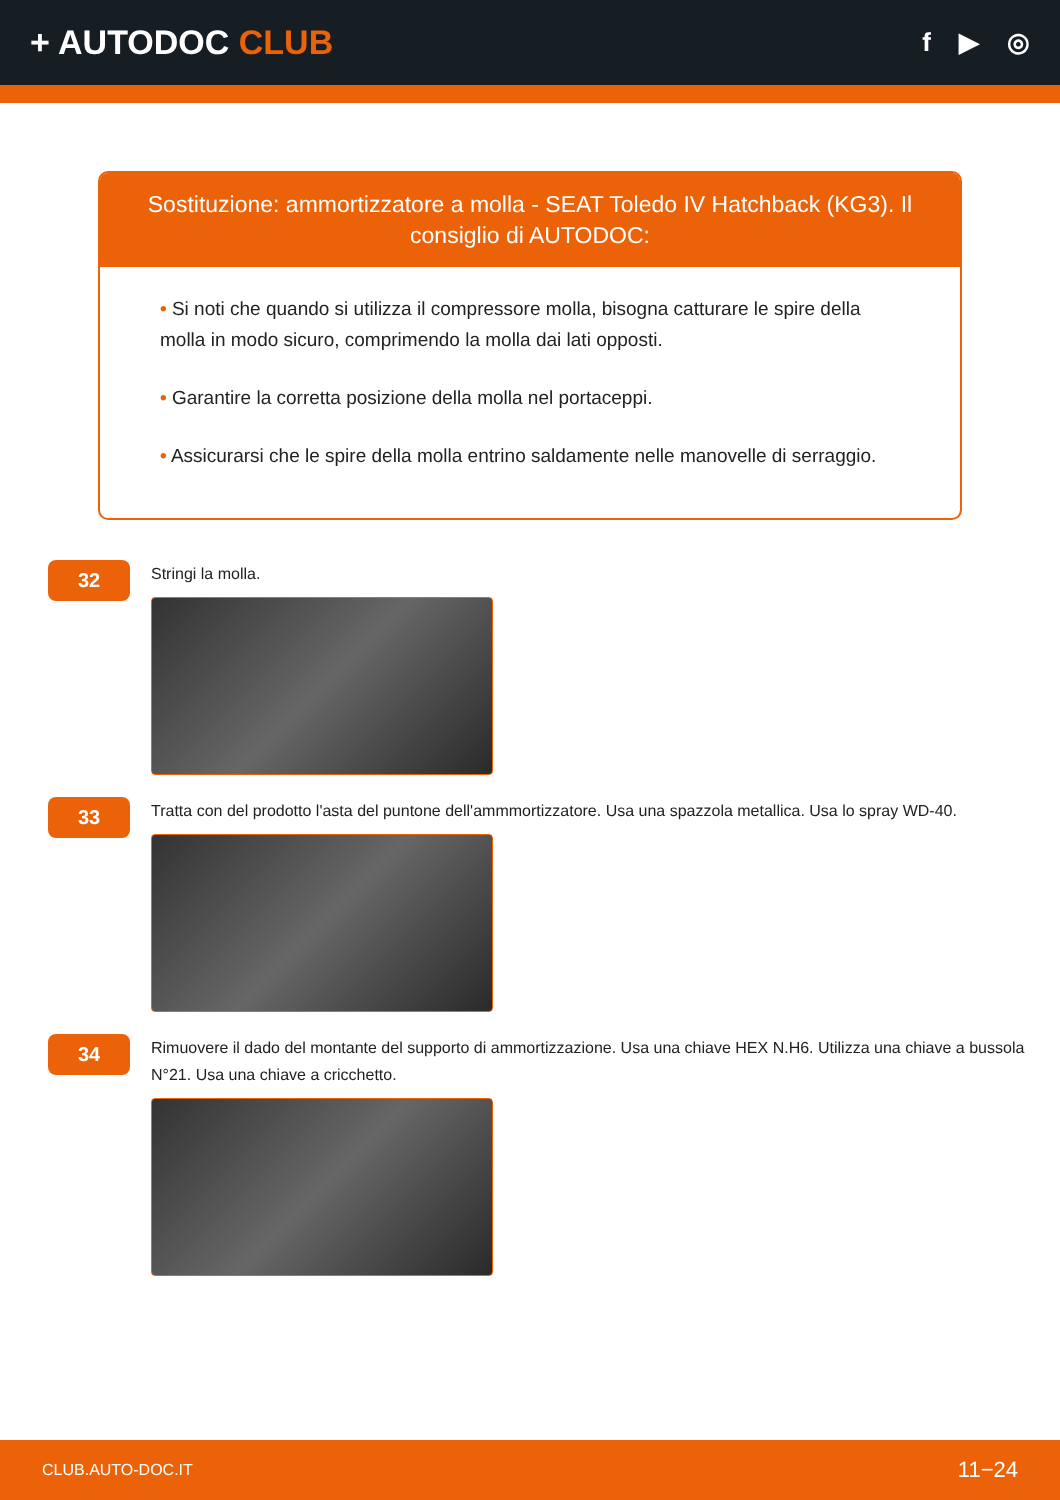+ AUTODOC CLUB
f ▶ ◎
Sostituzione: ammortizzatore a molla - SEAT Toledo IV Hatchback (KG3). Il consiglio di AUTODOC:
• Si noti che quando si utilizza il compressore molla, bisogna catturare le spire della molla in modo sicuro, comprimendo la molla dai lati opposti.
• Garantire la corretta posizione della molla nel portaceppi.
• Assicurarsi che le spire della molla entrino saldamente nelle manovelle di serraggio.
32
Stringi la molla.
33
Tratta con del prodotto l'asta del puntone dell'ammmortizzatore. Usa una spazzola metallica. Usa lo spray WD-40.
34
Rimuovere il dado del montante del supporto di ammortizzazione. Usa una chiave HEX N.H6. Utilizza una chiave a bussola N°21. Usa una chiave a cricchetto.
CLUB.AUTO-DOC.IT 11−24